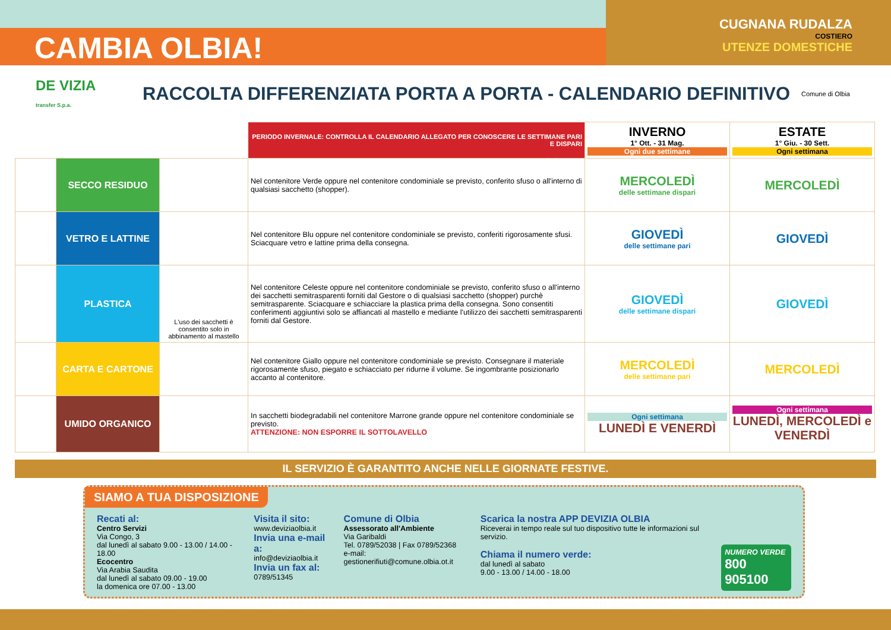CAMBIA OLBIA!
CUGNANA RUDALZA
COSTIERO
UTENZE DOMESTICHE
DE VIZIA
transfer S.p.a.
RACCOLTA DIFFERENZIATA PORTA A PORTA - CALENDARIO DEFINITIVO
Comune di Olbia
| | | | PERIODO INVERNALE: CONTROLLA IL CALENDARIO ALLEGATO PER CONOSCERE LE SETTIMANE PARI E DISPARI | INVERNO 1° Ott. - 31 Mag. Ogni due settimane | ESTATE 1° Giu. - 30 Sett. Ogni settimana |
| --- | --- | --- | --- | --- | --- |
| | SECCO RESIDUO | | Nel contenitore Verde oppure nel contenitore condominiale se previsto, conferito sfuso o all'interno di qualsiasi sacchetto (shopper). | MERCOLEDÌ delle settimane dispari | MERCOLEDÌ |
| | VETRO E LATTINE | | Nel contenitore Blu oppure nel contenitore condominiale se previsto, conferiti rigorosamente sfusi. Sciacquare vetro e lattine prima della consegna. | GIOVEDÌ delle settimane pari | GIOVEDÌ |
| | PLASTICA | L'uso dei sacchetti è consentito solo in abbinamento al mastello | Nel contenitore Celeste oppure nel contenitore condominiale se previsto, conferito sfuso o all'interno dei sacchetti semitrasparenti forniti dal Gestore o di qualsiasi sacchetto (shopper) purchè semitrasparente. Sciacquare e schiacciare la plastica prima della consegna. Sono consentiti conferimenti aggiuntivi solo se affiancati al mastello e mediante l'utilizzo dei sacchetti semitrasparenti forniti dal Gestore. | GIOVEDÌ delle settimane dispari | GIOVEDÌ |
| | CARTA E CARTONE | | Nel contenitore Giallo oppure nel contenitore condominiale se previsto. Consegnare il materiale rigorosamente sfuso, piegato e schiacciato per ridurne il volume. Se ingombrante posizionarlo accanto al contenitore. | MERCOLEDÌ delle settimane pari | MERCOLEDÌ |
| | UMIDO ORGANICO | | In sacchetti biodegradabili nel contenitore Marrone grande oppure nel contenitore condominiale se previsto. ATTENZIONE: NON ESPORRE IL SOTTOLAVELLO | Ogni settimana LUNEDÌ E VENERDÌ | Ogni settimana LUNEDÌ, MERCOLEDÌ e VENERDÌ |
IL SERVIZIO È GARANTITO ANCHE NELLE GIORNATE FESTIVE.
SIAMO A TUA DISPOSIZIONE
Recati al:
Centro Servizi
Via Congo, 3
dal lunedì al sabato 9.00 - 13.00 / 14.00 - 18.00
Ecocentro
Via Arabia Saudita
dal lunedì al sabato 09.00 - 19.00
la domenica ore 07.00 - 13.00
Visita il sito:
www.deviziaolbia.it
Invia una e-mail a:
info@deviziaolbia.it
Invia un fax al:
0789/51345
Comune di Olbia
Assessorato all'Ambiente
Via Garibaldi
Tel. 0789/52038 | Fax 0789/52368
e-mail: gestionerifiuti@comune.olbia.ot.it
Scarica la nostra APP DEVIZIA OLBIA
Riceverai in tempo reale sul tuo dispositivo tutte le informazioni sul servizio.
Chiama il numero verde:
dal lunedì al sabato
9.00 - 13.00 / 14.00 - 18.00
NUMERO VERDE
800 905100